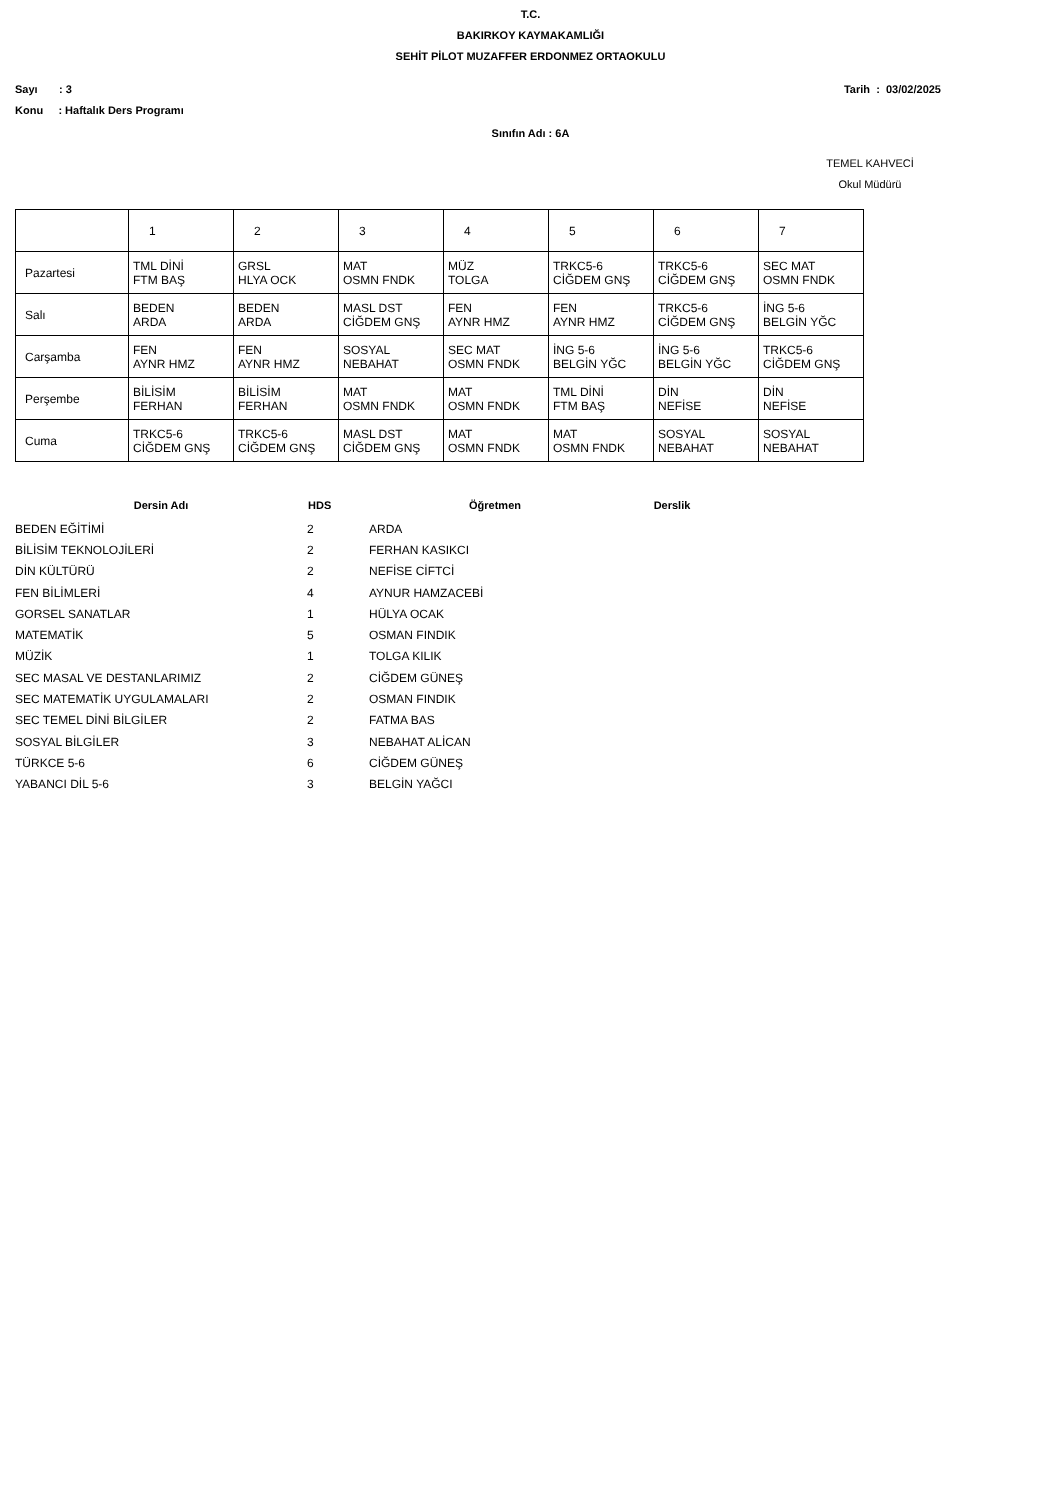T.C.
BAKIRKOY KAYMAKAMLIĞI
SEHİT PİLOT MUZAFFER ERDONMEZ ORTAOKULU
Sayı : 3
Konu : Haftalık Ders Programı
Tarih : 03/02/2025
Sınıfın Adı : 6A
TEMEL KAHVECİ
Okul Müdürü
| | 1 | 2 | 3 | 4 | 5 | 6 | 7 |
| Pazartesi | TML DİNİ FTM BAŞ | GRSL HLYA OCK | MAT OSMN FNDK | MÜZ TOLGA | TRKC5-6 CİĞDEM GNŞ | TRKC5-6 CİĞDEM GNŞ | SEC MAT OSMN FNDK |
| Salı | BEDEN ARDA | BEDEN ARDA | MASL DST CİĞDEM GNŞ | FEN AYNR HMZ | FEN AYNR HMZ | TRKC5-6 CİĞDEM GNŞ | İNG 5-6 BELGİN YĞC |
| Carşamba | FEN AYNR HMZ | FEN AYNR HMZ | SOSYAL NEBAHAT | SEC MAT OSMN FNDK | İNG 5-6 BELGİN YĞC | İNG 5-6 BELGİN YĞC | TRKC5-6 CİĞDEM GNŞ |
| Perşembe | BİLİSİM FERHAN | BİLİSİM FERHAN | MAT OSMN FNDK | MAT OSMN FNDK | TML DİNİ FTM BAŞ | DİN NEFİSE | DİN NEFİSE |
| Cuma | TRKC5-6 CİĞDEM GNŞ | TRKC5-6 CİĞDEM GNŞ | MASL DST CİĞDEM GNŞ | MAT OSMN FNDK | MAT OSMN FNDK | SOSYAL NEBAHAT | SOSYAL NEBAHAT |
| Dersin Adı | HDS | Öğretmen | Derslik |
| --- | --- | --- | --- |
| BEDEN EĞİTİMİ | 2 | ARDA | |
| BİLİSİM TEKNOLOJİLERİ | 2 | FERHAN KASIKCI | |
| DİN KÜLTÜRÜ | 2 | NEFİSE CİFTCİ | |
| FEN BİLİMLERİ | 4 | AYNUR HAMZACEBİ | |
| GORSEL SANATLAR | 1 | HÜLYA OCAK | |
| MATEMATİK | 5 | OSMAN FINDIK | |
| MÜZİK | 1 | TOLGA KILIK | |
| SEC MASAL VE DESTANLARIMIZ | 2 | CİĞDEM GÜNEŞ | |
| SEC MATEMATİK UYGULAMALARI | 2 | OSMAN FINDIK | |
| SEC TEMEL DİNİ BİLGİLER | 2 | FATMA BAS | |
| SOSYAL BİLGİLER | 3 | NEBAHAT ALİCAN | |
| TÜRKCE 5-6 | 6 | CİĞDEM GÜNEŞ | |
| YABANCI DİL 5-6 | 3 | BELGİN YAĞCI | |